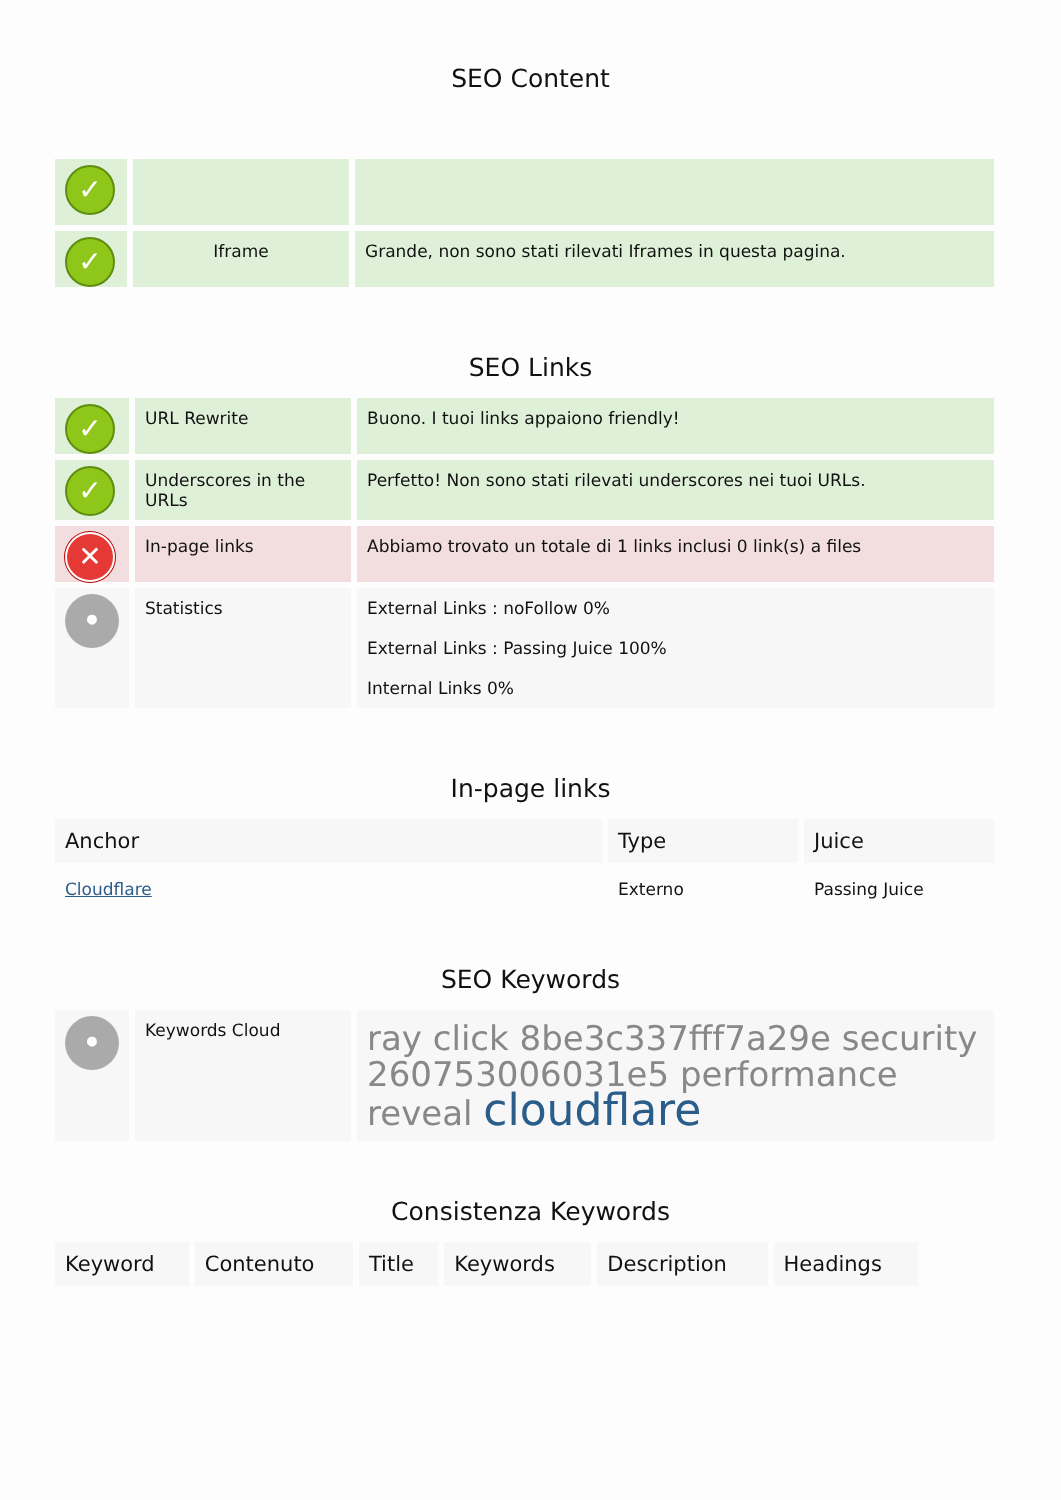SEO Content
| ✓ | | |
| ✓ | Iframe | Grande, non sono stati rilevati Iframes in questa pagina. |
SEO Links
| ✓ | URL Rewrite | Buono. I tuoi links appaiono friendly! |
| ✓ | Underscores in the URLs | Perfetto! Non sono stati rilevati underscores nei tuoi URLs. |
| ✕ | In-page links | Abbiamo trovato un totale di 1 links inclusi 0 link(s) a files |
| • | Statistics | External Links : noFollow 0% External Links : Passing Juice 100% Internal Links 0% |
In-page links
| Anchor | Type | Juice |
| --- | --- | --- |
| Cloudflare | Externo | Passing Juice |
SEO Keywords
| • | Keywords Cloud | ray click 8be3c337fff7a29e security 260753006031e5 performance reveal cloudflare |
Consistenza Keywords
| Keyword | Contenuto | Title | Keywords | Description | Headings |
| --- | --- | --- | --- | --- | --- |